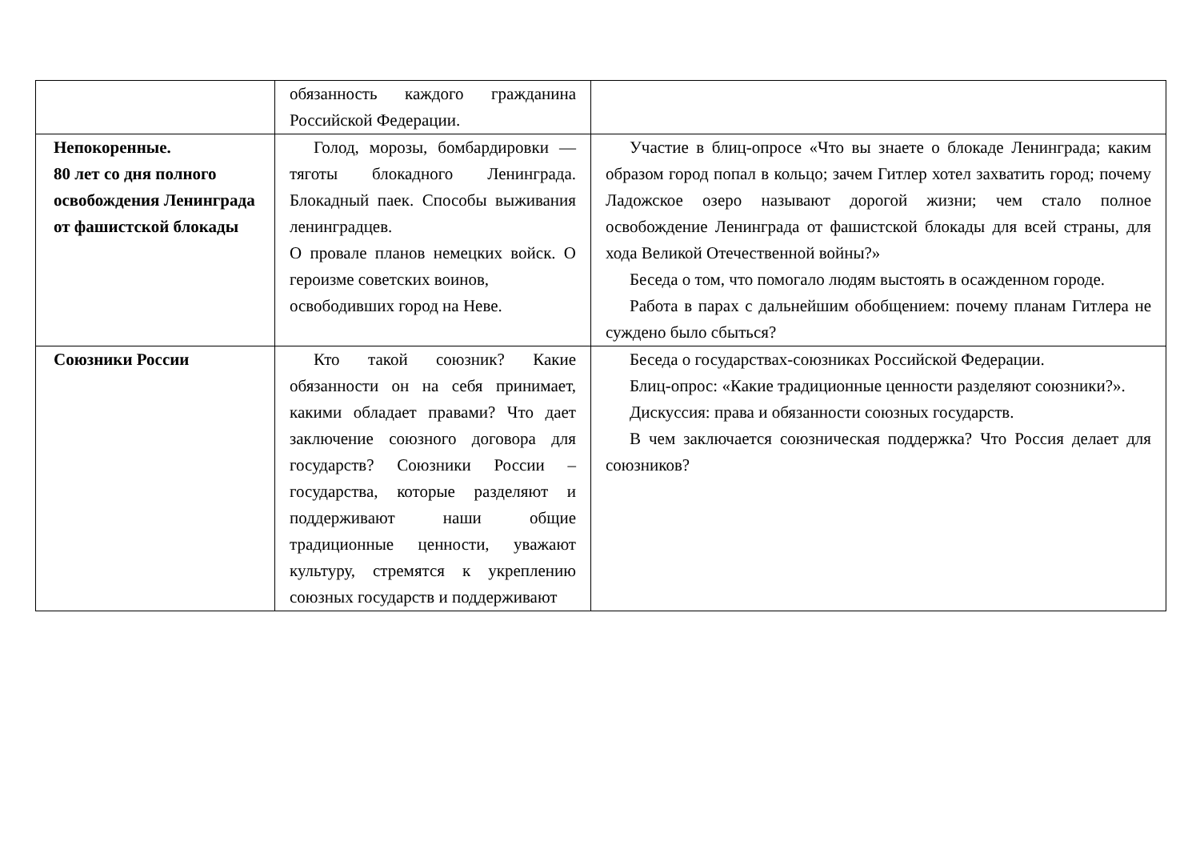| | обязанность каждого гражданина Российской Федерации. | |
| Непокоренные. 80 лет со дня полного освобождения Ленинграда от фашистской блокады | Голод, морозы, бомбардировки — тяготы блокадного Ленинграда. Блокадный паек. Способы выживания ленинградцев. О провале планов немецких войск. О героизме советских воинов, освободивших город на Неве. | Участие в блиц-опросе «Что вы знаете о блокаде Ленинграда; каким образом город попал в кольцо; зачем Гитлер хотел захватить город; почему Ладожское озеро называют дорогой жизни; чем стало полное освобождение Ленинграда от фашистской блокады для всей страны, для хода Великой Отечественной войны?» Беседа о том, что помогало людям выстоять в осажденном городе. Работа в парах с дальнейшим обобщением: почему планам Гитлера не суждено было сбыться? |
| Союзники России | Кто такой союзник? Какие обязанности он на себя принимает, какими обладает правами? Что дает заключение союзного договора для государств? Союзники России – государства, которые разделяют и поддерживают наши общие традиционные ценности, уважают культуру, стремятся к укреплению союзных государств и поддерживают | Беседа о государствах-союзниках Российской Федерации. Блиц-опрос: «Какие традиционные ценности разделяют союзники?». Дискуссия: права и обязанности союзных государств. В чем заключается союзническая поддержка? Что Россия делает для союзников? |